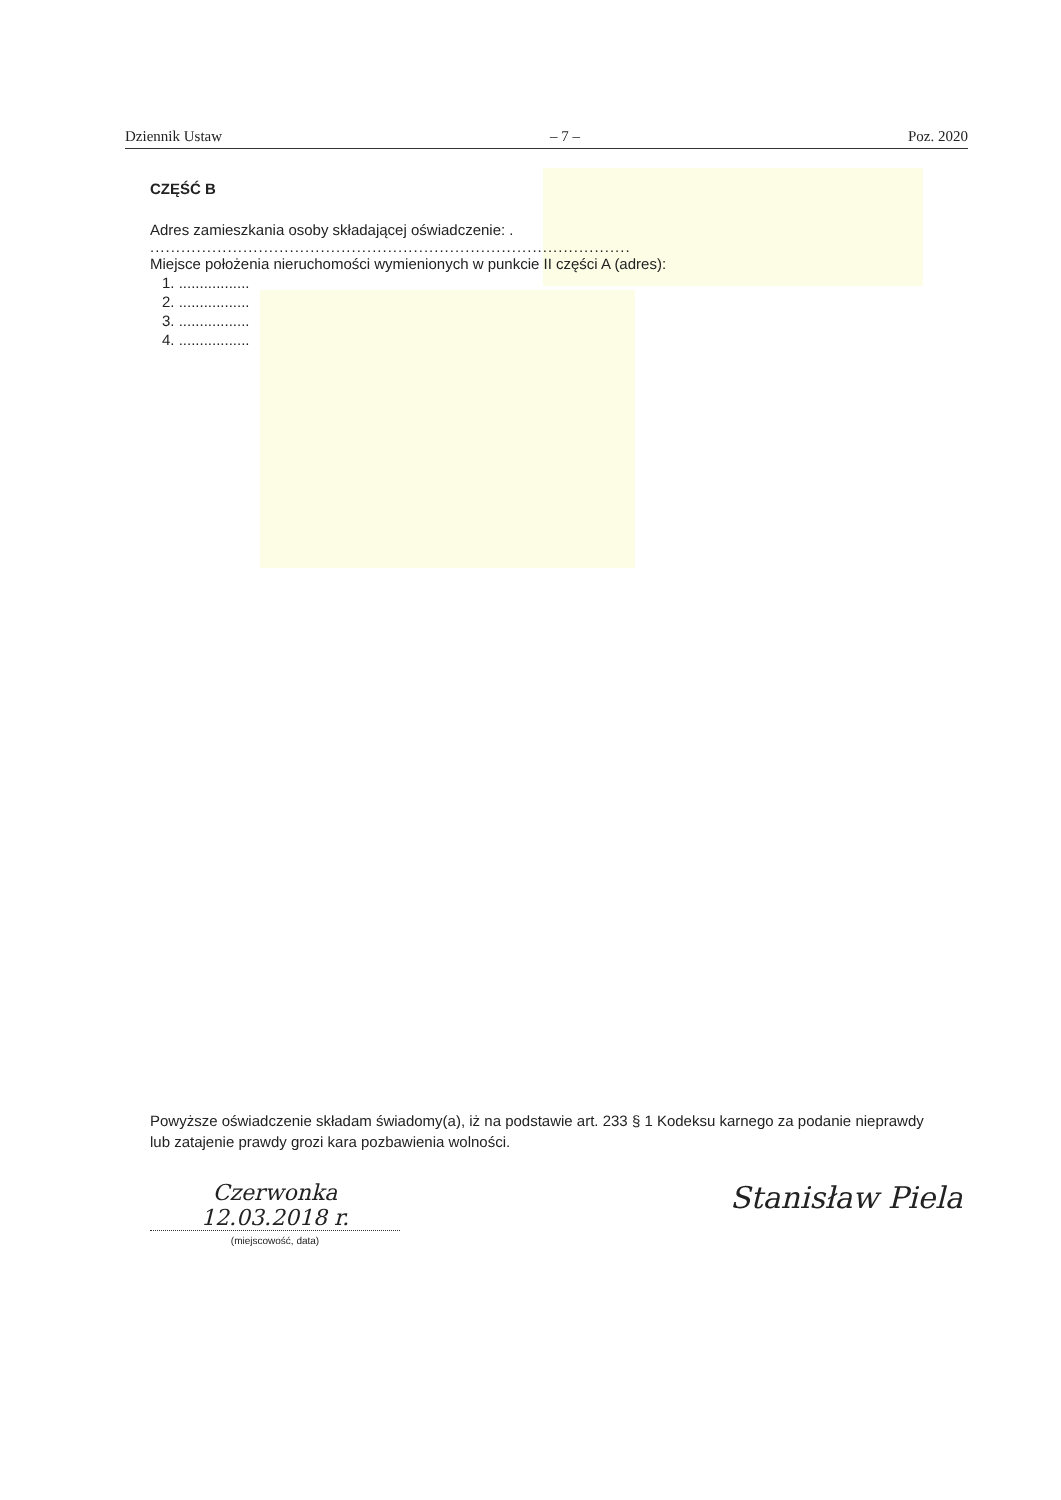Dziennik Ustaw – 7 – Poz. 2020
CZĘŚĆ B
Adres zamieszkania osoby składającej oświadczenie: .
.............................................................................................
Miejsce położenia nieruchomości wymienionych w punkcie II części A (adres):
1. .................
2. .................
3. .................
4. .................
Powyższe oświadczenie składam świadomy(a), iż na podstawie art. 233 § 1 Kodeksu karnego za podanie nieprawdy lub zatajenie prawdy grozi kara pozbawienia wolności.
Czerwonka 12.03.2018 r.
(miejscowość, data)
Stanisław Piela